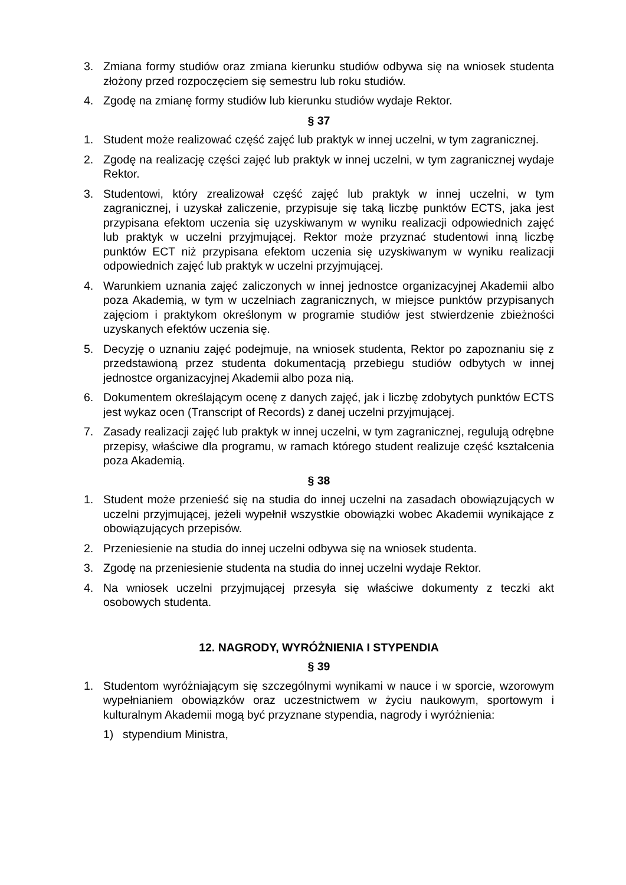3. Zmiana formy studiów oraz zmiana kierunku studiów odbywa się na wniosek studenta złożony przed rozpoczęciem się semestru lub roku studiów.
4. Zgodę na zmianę formy studiów lub kierunku studiów wydaje Rektor.
§ 37
1. Student może realizować część zajęć lub praktyk w innej uczelni, w tym zagranicznej.
2. Zgodę na realizację części zajęć lub praktyk w innej uczelni, w tym zagranicznej wydaje Rektor.
3. Studentowi, który zrealizował część zajęć lub praktyk w innej uczelni, w tym zagranicznej, i uzyskał zaliczenie, przypisuje się taką liczbę punktów ECTS, jaka jest przypisana efektom uczenia się uzyskiwanym w wyniku realizacji odpowiednich zajęć lub praktyk w uczelni przyjmującej. Rektor może przyznać studentowi inną liczbę punktów ECT niż przypisana efektom uczenia się uzyskiwanym w wyniku realizacji odpowiednich zajęć lub praktyk w uczelni przyjmującej.
4. Warunkiem uznania zajęć zaliczonych w innej jednostce organizacyjnej Akademii albo poza Akademią, w tym w uczelniach zagranicznych, w miejsce punktów przypisanych zajęciom i praktykom określonym w programie studiów jest stwierdzenie zbieżności uzyskanych efektów uczenia się.
5. Decyzję o uznaniu zajęć podejmuje, na wniosek studenta, Rektor po zapoznaniu się z przedstawioną przez studenta dokumentacją przebiegu studiów odbytych w innej jednostce organizacyjnej Akademii albo poza nią.
6. Dokumentem określającym ocenę z danych zajęć, jak i liczbę zdobytych punktów ECTS jest wykaz ocen (Transcript of Records) z danej uczelni przyjmującej.
7. Zasady realizacji zajęć lub praktyk w innej uczelni, w tym zagranicznej, regulują odrębne przepisy, właściwe dla programu, w ramach którego student realizuje część kształcenia poza Akademią.
§ 38
1. Student może przenieść się na studia do innej uczelni na zasadach obowiązujących w uczelni przyjmującej, jeżeli wypełnił wszystkie obowiązki wobec Akademii wynikające z obowiązujących przepisów.
2. Przeniesienie na studia do innej uczelni odbywa się na wniosek studenta.
3. Zgodę na przeniesienie studenta na studia do innej uczelni wydaje Rektor.
4. Na wniosek uczelni przyjmującej przesyła się właściwe dokumenty z teczki akt osobowych studenta.
12. NAGRODY, WYRÓŻNIENIA I STYPENDIA
§ 39
1. Studentom wyróżniającym się szczególnymi wynikami w nauce i w sporcie, wzorowym wypełnianiem obowiązków oraz uczestnictwem w życiu naukowym, sportowym i kulturalnym Akademii mogą być przyznane stypendia, nagrody i wyróżnienia:
1) stypendium Ministra,